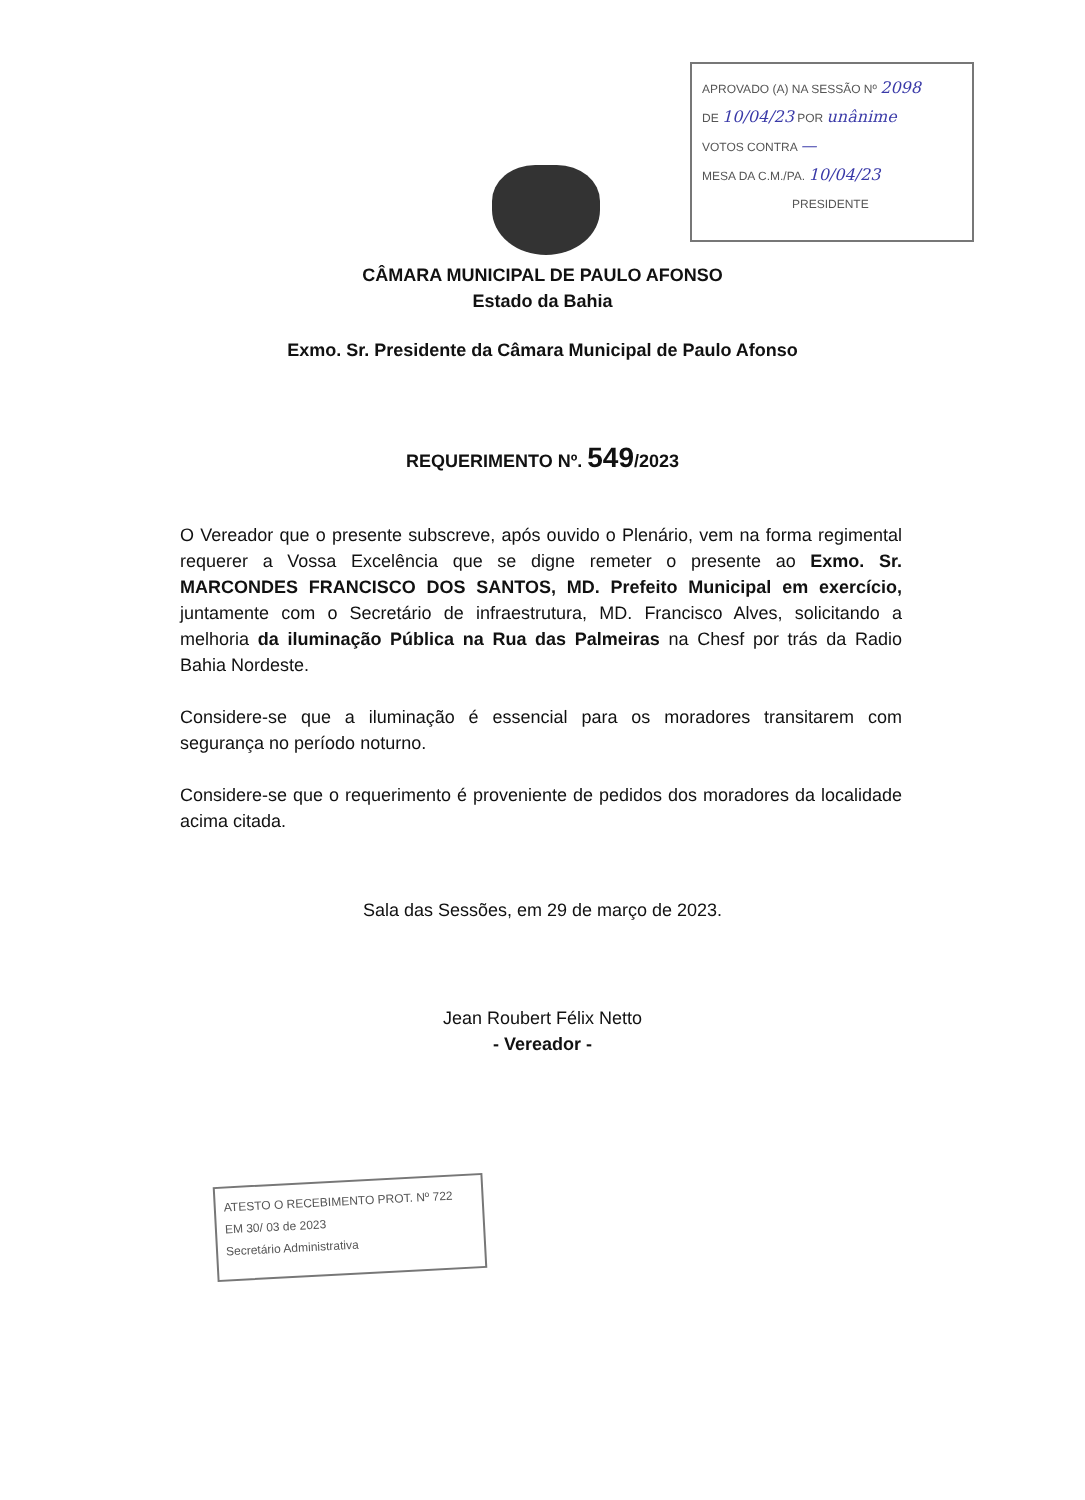APROVADO (A) NA SESSÃO Nº 2098
DE 10/04/23 POR unânime
VOTOS CONTRA —
MESA DA C.M./PA. 10/04/23
PRESIDENTE
CÂMARA MUNICIPAL DE PAULO AFONSO
Estado da Bahia
Exmo. Sr. Presidente da Câmara Municipal de Paulo Afonso
REQUERIMENTO Nº. 549/2023
O Vereador que o presente subscreve, após ouvido o Plenário, vem na forma regimental requerer a Vossa Excelência que se digne remeter o presente ao Exmo. Sr. MARCONDES FRANCISCO DOS SANTOS, MD. Prefeito Municipal em exercício, juntamente com o Secretário de infraestrutura, MD. Francisco Alves, solicitando a melhoria da iluminação Pública na Rua das Palmeiras na Chesf por trás da Radio Bahia Nordeste.
Considere-se que a iluminação é essencial para os moradores transitarem com segurança no período noturno.
Considere-se que o requerimento é proveniente de pedidos dos moradores da localidade acima citada.
Sala das Sessões, em 29 de março de 2023.
Jean Roubert Félix Netto
- Vereador -
ATESTO O RECEBIMENTO PROT. Nº 722
EM 30/ 03 de 2023
Secretário Administrativa